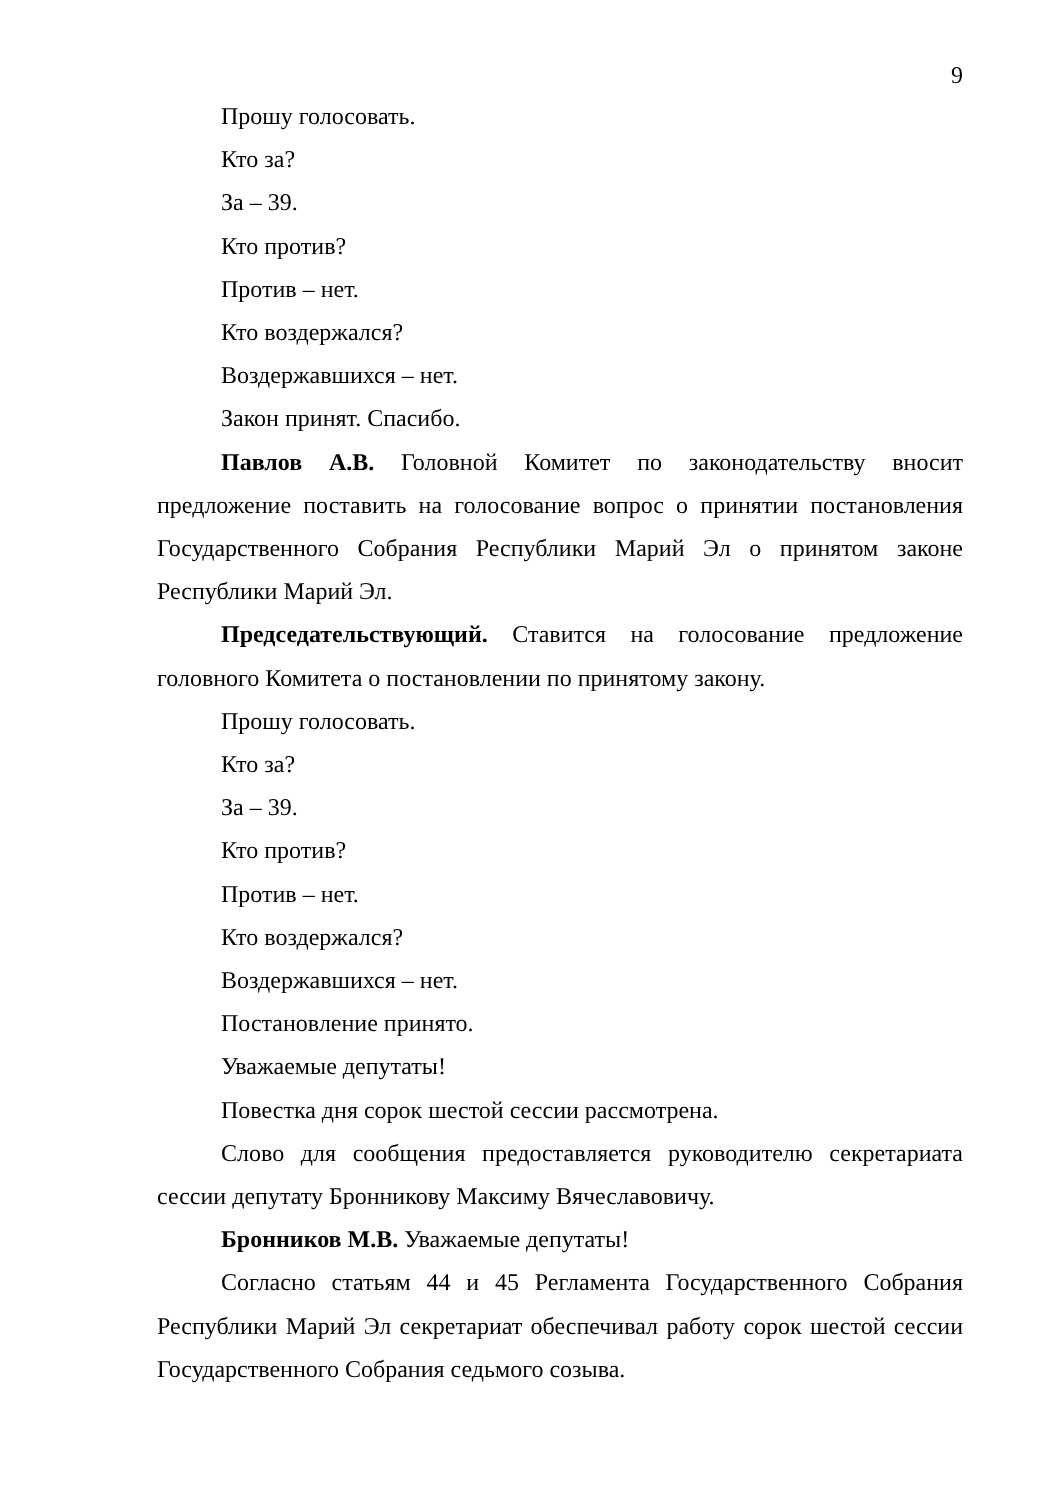9
Прошу голосовать.
Кто за?
За – 39.
Кто против?
Против – нет.
Кто воздержался?
Воздержавшихся – нет.
Закон принят. Спасибо.
Павлов А.В. Головной Комитет по законодательству вносит предложение поставить на голосование вопрос о принятии постановления Государственного Собрания Республики Марий Эл о принятом законе Республики Марий Эл.
Председательствующий. Ставится на голосование предложение головного Комитета о постановлении по принятому закону.
Прошу голосовать.
Кто за?
За – 39.
Кто против?
Против – нет.
Кто воздержался?
Воздержавшихся – нет.
Постановление принято.
Уважаемые депутаты!
Повестка дня сорок шестой сессии рассмотрена.
Слово для сообщения предоставляется руководителю секретариата сессии депутату Бронникову Максиму Вячеславовичу.
Бронников М.В. Уважаемые депутаты!
Согласно статьям 44 и 45 Регламента Государственного Собрания Республики Марий Эл секретариат обеспечивал работу сорок шестой сессии Государственного Собрания седьмого созыва.